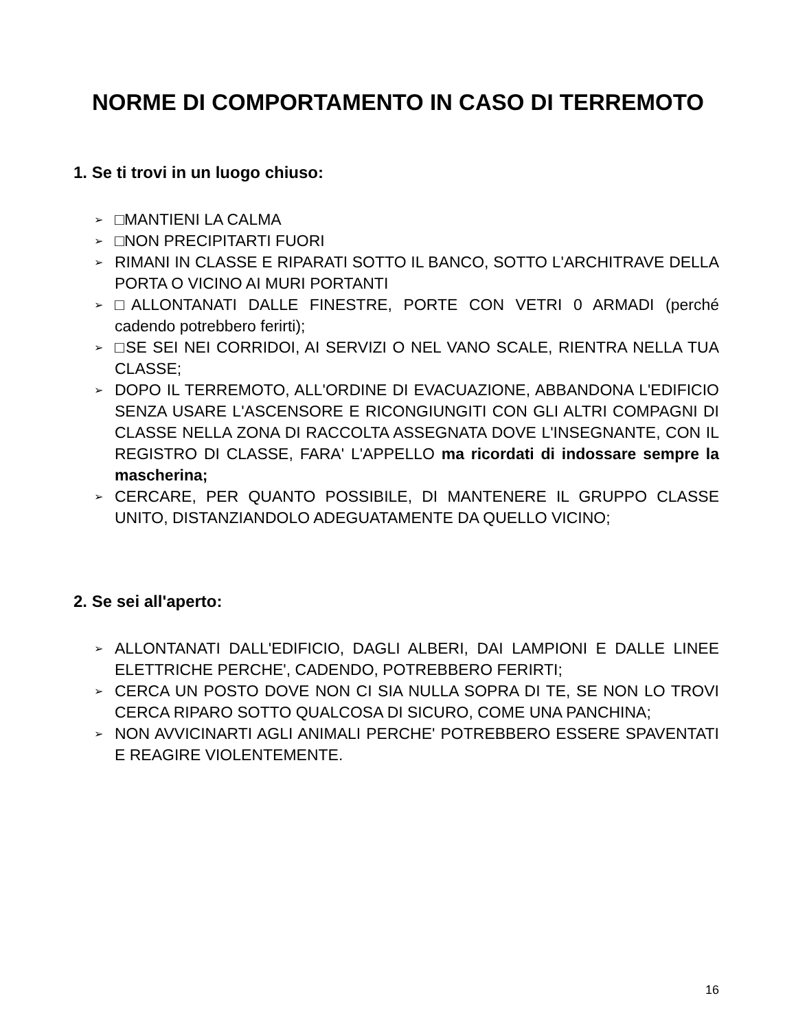NORME DI COMPORTAMENTO IN CASO DI TERREMOTO
1. Se ti trovi in un luogo chiuso:
➢ □MANTIENI LA CALMA
➢ □NON PRECIPITARTI FUORI
➢ RIMANI IN CLASSE E RIPARATI SOTTO IL BANCO, SOTTO L'ARCHITRAVE DELLA PORTA O VICINO AI MURI PORTANTI
➢ □ALLONTANATI DALLE FINESTRE, PORTE CON VETRI 0 ARMADI (perché cadendo potrebbero ferirti);
➢ □SE SEI NEI CORRIDOI, AI SERVIZI O NEL VANO SCALE, RIENTRA NELLA TUA CLASSE;
➢ DOPO IL TERREMOTO, ALL'ORDINE DI EVACUAZIONE, ABBANDONA L'EDIFICIO SENZA USARE L'ASCENSORE E RICONGIUNGITI CON GLI ALTRI COMPAGNI DI CLASSE NELLA ZONA DI RACCOLTA ASSEGNATA DOVE L'INSEGNANTE, CON IL REGISTRO DI CLASSE, FARA' L'APPELLO ma ricordati di indossare sempre la mascherina;
➢ CERCARE, PER QUANTO POSSIBILE, DI MANTENERE IL GRUPPO CLASSE UNITO, DISTANZIANDOLO ADEGUATAMENTE DA QUELLO VICINO;
2. Se sei all'aperto:
➢ ALLONTANATI DALL'EDIFICIO, DAGLI ALBERI, DAI LAMPIONI E DALLE LINEE ELETTRICHE PERCHE', CADENDO, POTREBBERO FERIRTI;
➢ CERCA UN POSTO DOVE NON CI SIA NULLA SOPRA DI TE, SE NON LO TROVI CERCA RIPARO SOTTO QUALCOSA DI SICURO, COME UNA PANCHINA;
➢ NON AVVICINARTI AGLI ANIMALI PERCHE' POTREBBERO ESSERE SPAVENTATI E REAGIRE VIOLENTEMENTE.
16